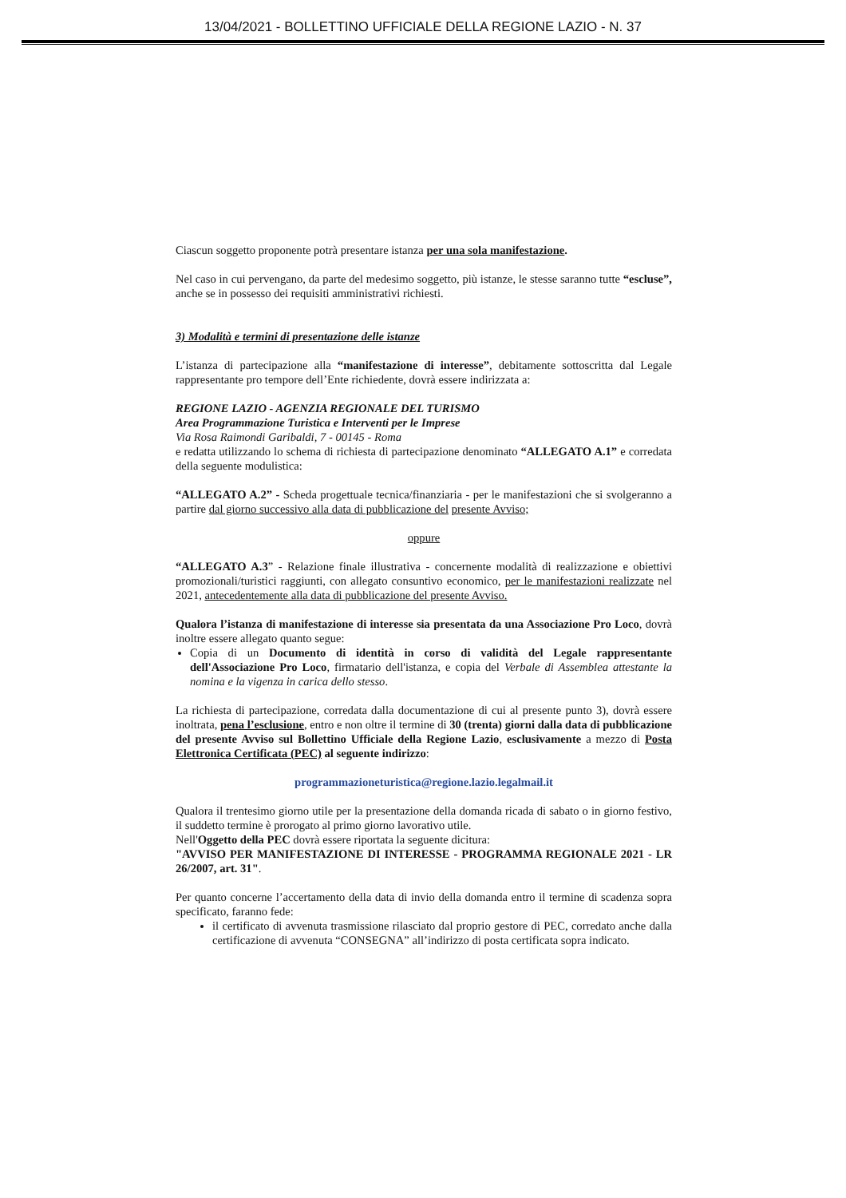13/04/2021 - BOLLETTINO UFFICIALE DELLA REGIONE LAZIO - N. 37
Ciascun soggetto proponente potrà presentare istanza per una sola manifestazione.
Nel caso in cui pervengano, da parte del medesimo soggetto, più istanze, le stesse saranno tutte “escluse”, anche se in possesso dei requisiti amministrativi richiesti.
3) Modalità e termini di presentazione delle istanze
L’istanza di partecipazione alla “manifestazione di interesse”, debitamente sottoscritta dal Legale rappresentante pro tempore dell’Ente richiedente, dovrà essere indirizzata a:
REGIONE LAZIO - AGENZIA REGIONALE DEL TURISMO
Area Programmazione Turistica e Interventi per le Imprese
Via Rosa Raimondi Garibaldi, 7 - 00145 - Roma
e redatta utilizzando lo schema di richiesta di partecipazione denominato “ALLEGATO A.1” e corredata della seguente modulistica:
“ALLEGATO A.2” - Scheda progettuale tecnica/finanziaria - per le manifestazioni che si svolgeranno a partire dal giorno successivo alla data di pubblicazione del presente Avviso;
oppure
“ALLEGATO A.3” - Relazione finale illustrativa - concernente modalità di realizzazione e obiettivi promozionali/turistici raggiunti, con allegato consuntivo economico, per le manifestazioni realizzate nel 2021, antecedentemente alla data di pubblicazione del presente Avviso.
Qualora l’istanza di manifestazione di interesse sia presentata da una Associazione Pro Loco, dovrà inoltre essere allegato quanto segue:
Copia di un Documento di identità in corso di validità del Legale rappresentante dell'Associazione Pro Loco, firmatario dell'istanza, e copia del Verbale di Assemblea attestante la nomina e la vigenza in carica dello stesso.
La richiesta di partecipazione, corredata dalla documentazione di cui al presente punto 3), dovrà essere inoltrata, pena l’esclusione, entro e non oltre il termine di 30 (trenta) giorni dalla data di pubblicazione del presente Avviso sul Bollettino Ufficiale della Regione Lazio, esclusivamente a mezzo di Posta Elettronica Certificata (PEC) al seguente indirizzo:
programmazioneturistica@regione.lazio.legalmail.it
Qualora il trentesimo giorno utile per la presentazione della domanda ricada di sabato o in giorno festivo, il suddetto termine è prorogato al primo giorno lavorativo utile.
Nell'Oggetto della PEC dovrà essere riportata la seguente dicitura:
"AVVISO PER MANIFESTAZIONE DI INTERESSE - PROGRAMMA REGIONALE 2021 - LR 26/2007, art. 31".
Per quanto concerne l’accertamento della data di invio della domanda entro il termine di scadenza sopra specificato, faranno fede:
il certificato di avvenuta trasmissione rilasciato dal proprio gestore di PEC, corredato anche dalla certificazione di avvenuta “CONSEGNA” all’indirizzo di posta certificata sopra indicato.